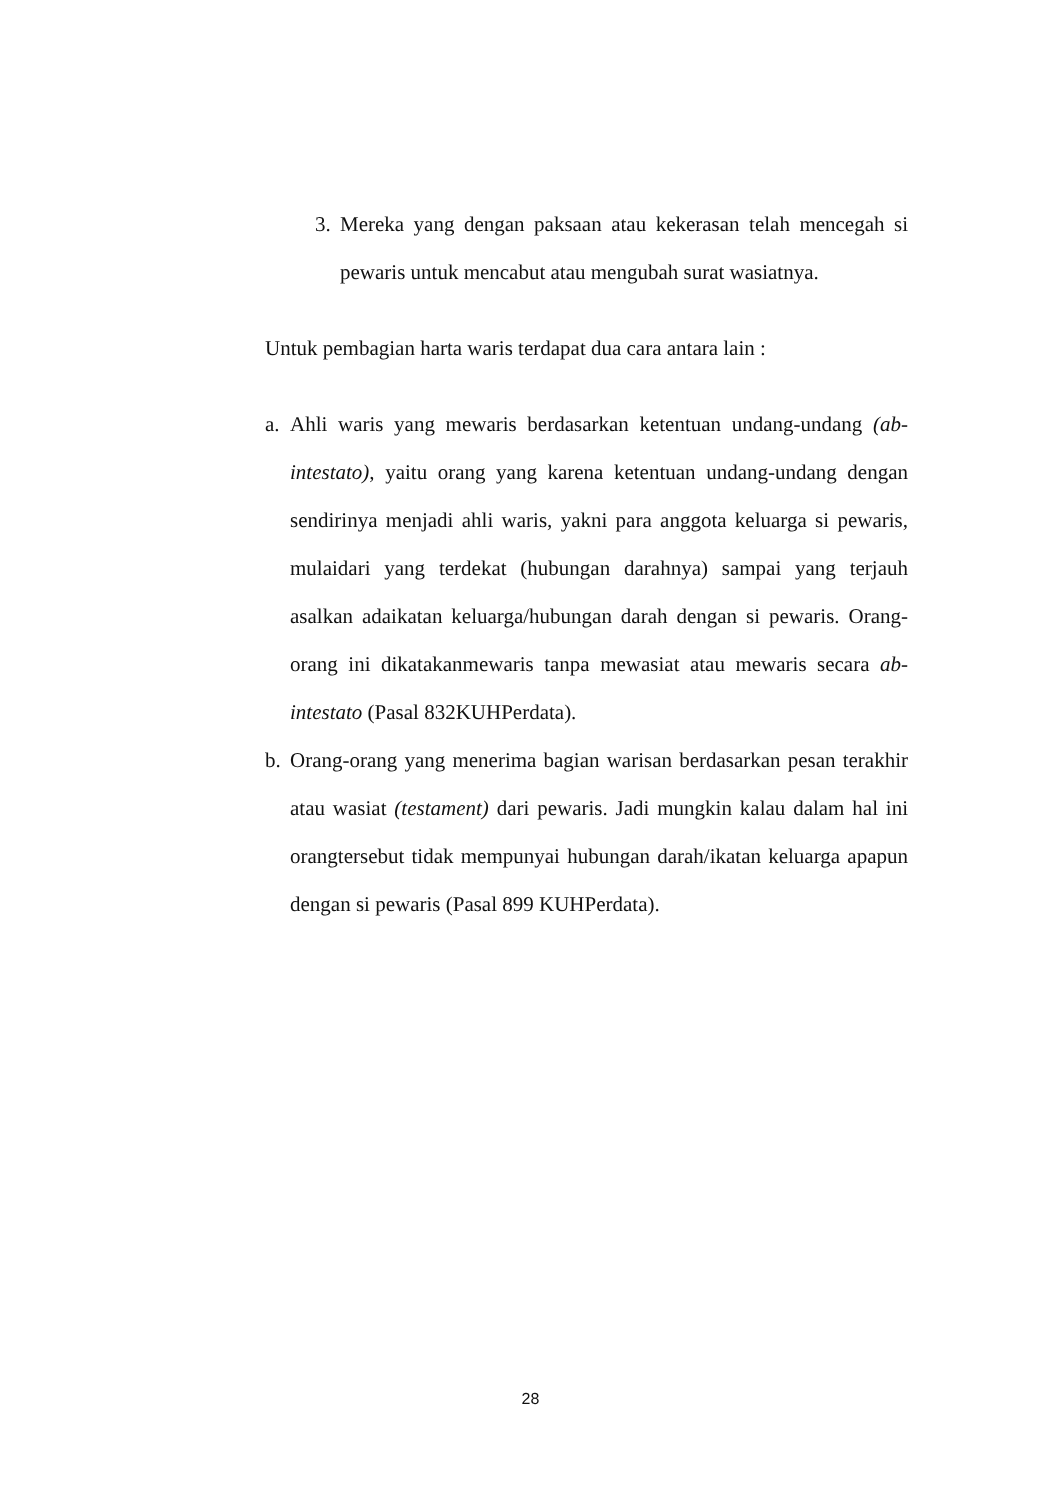3. Mereka yang dengan paksaan atau kekerasan telah mencegah si pewaris untuk mencabut atau mengubah surat wasiatnya.
Untuk pembagian harta waris terdapat dua cara antara lain :
a. Ahli waris yang mewaris berdasarkan ketentuan undang-undang (ab-intestato), yaitu orang yang karena ketentuan undang-undang dengan sendirinya menjadi ahli waris, yakni para anggota keluarga si pewaris, mulaidari yang terdekat (hubungan darahnya) sampai yang terjauh asalkan adaikatan keluarga/hubungan darah dengan si pewaris. Orang-orang ini dikatakanmewaris tanpa mewasiat atau mewaris secara ab-intestato (Pasal 832KUHPerdata).
b. Orang-orang yang menerima bagian warisan berdasarkan pesan terakhir atau wasiat (testament) dari pewaris. Jadi mungkin kalau dalam hal ini orangtersebut tidak mempunyai hubungan darah/ikatan keluarga apapun dengan si pewaris (Pasal 899 KUHPerdata).
28